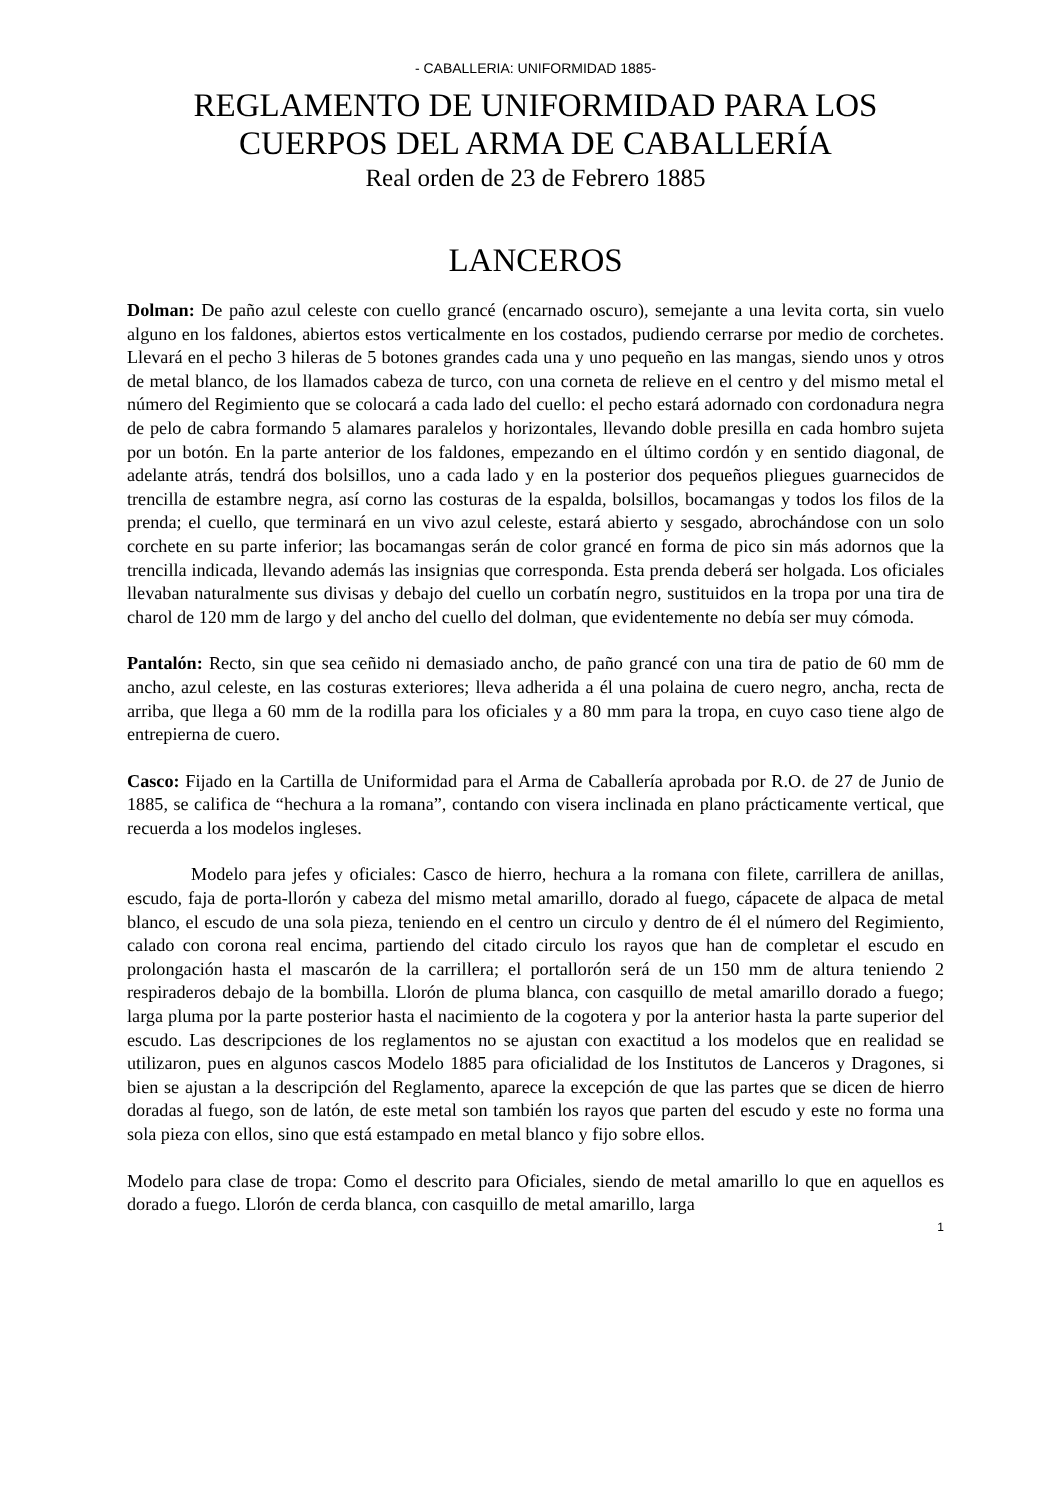- CABALLERIA: UNIFORMIDAD 1885-
REGLAMENTO DE UNIFORMIDAD PARA LOS
CUERPOS DEL ARMA DE CABALLERÍA
Real orden de 23 de Febrero 1885
LANCEROS
Dolman: De paño azul celeste con cuello grancé (encarnado oscuro), semejante a una levita corta, sin vuelo alguno en los faldones, abiertos estos verticalmente en los costados, pudiendo cerrarse por medio de corchetes. Llevará en el pecho 3 hileras de 5 botones grandes cada una y uno pequeño en las mangas, siendo unos y otros de metal blanco, de los llamados cabeza de turco, con una corneta de relieve en el centro y del mismo metal el número del Regimiento que se colocará a cada lado del cuello: el pecho estará adornado con cordonadura negra de pelo de cabra formando 5 alamares paralelos y horizontales, llevando doble presilla en cada hombro sujeta por un botón. En la parte anterior de los faldones, empezando en el último cordón y en sentido diagonal, de adelante atrás, tendrá dos bolsillos, uno a cada lado y en la posterior dos pequeños pliegues guarnecidos de trencilla de estambre negra, así corno las costuras de la espalda, bolsillos, bocamangas y todos los filos de la prenda; el cuello, que terminará en un vivo azul celeste, estará abierto y sesgado, abrochándose con un solo corchete en su parte inferior; las bocamangas serán de color grancé en forma de pico sin más adornos que la trencilla indicada, llevando además las insignias que corresponda. Esta prenda deberá ser holgada. Los oficiales llevaban naturalmente sus divisas y debajo del cuello un corbatín negro, sustituidos en la tropa por una tira de charol de 120 mm de largo y del ancho del cuello del dolman, que evidentemente no debía ser muy cómoda.
Pantalón: Recto, sin que sea ceñido ni demasiado ancho, de paño grancé con una tira de patio de 60 mm de ancho, azul celeste, en las costuras exteriores; lleva adherida a él una polaina de cuero negro, ancha, recta de arriba, que llega a 60 mm de la rodilla para los oficiales y a 80 mm para la tropa, en cuyo caso tiene algo de entrepierna de cuero.
Casco: Fijado en la Cartilla de Uniformidad para el Arma de Caballería aprobada por R.O. de 27 de Junio de 1885, se califica de “hechura a la romana”, contando con visera inclinada en plano prácticamente vertical, que recuerda a los modelos ingleses.
Modelo para jefes y oficiales: Casco de hierro, hechura a la romana con filete, carrillera de anillas, escudo, faja de porta-llorón y cabeza del mismo metal amarillo, dorado al fuego, cápacete de alpaca de metal blanco, el escudo de una sola pieza, teniendo en el centro un circulo y dentro de él el número del Regimiento, calado con corona real encima, partiendo del citado circulo los rayos que han de completar el escudo en prolongación hasta el mascarón de la carrillera; el portallorón será de un 150 mm de altura teniendo 2 respiraderos debajo de la bombilla. Llorón de pluma blanca, con casquillo de metal amarillo dorado a fuego; larga pluma por la parte posterior hasta el nacimiento de la cogotera y por la anterior hasta la parte superior del escudo. Las descripciones de los reglamentos no se ajustan con exactitud a los modelos que en realidad se utilizaron, pues en algunos cascos Modelo 1885 para oficialidad de los Institutos de Lanceros y Dragones, si bien se ajustan a la descripción del Reglamento, aparece la excepción de que las partes que se dicen de hierro doradas al fuego, son de latón, de este metal son también los rayos que parten del escudo y este no forma una sola pieza con ellos, sino que está estampado en metal blanco y fijo sobre ellos.
Modelo para clase de tropa: Como el descrito para Oficiales, siendo de metal amarillo lo que en aquellos es dorado a fuego. Llorón de cerda blanca, con casquillo de metal amarillo, larga
1